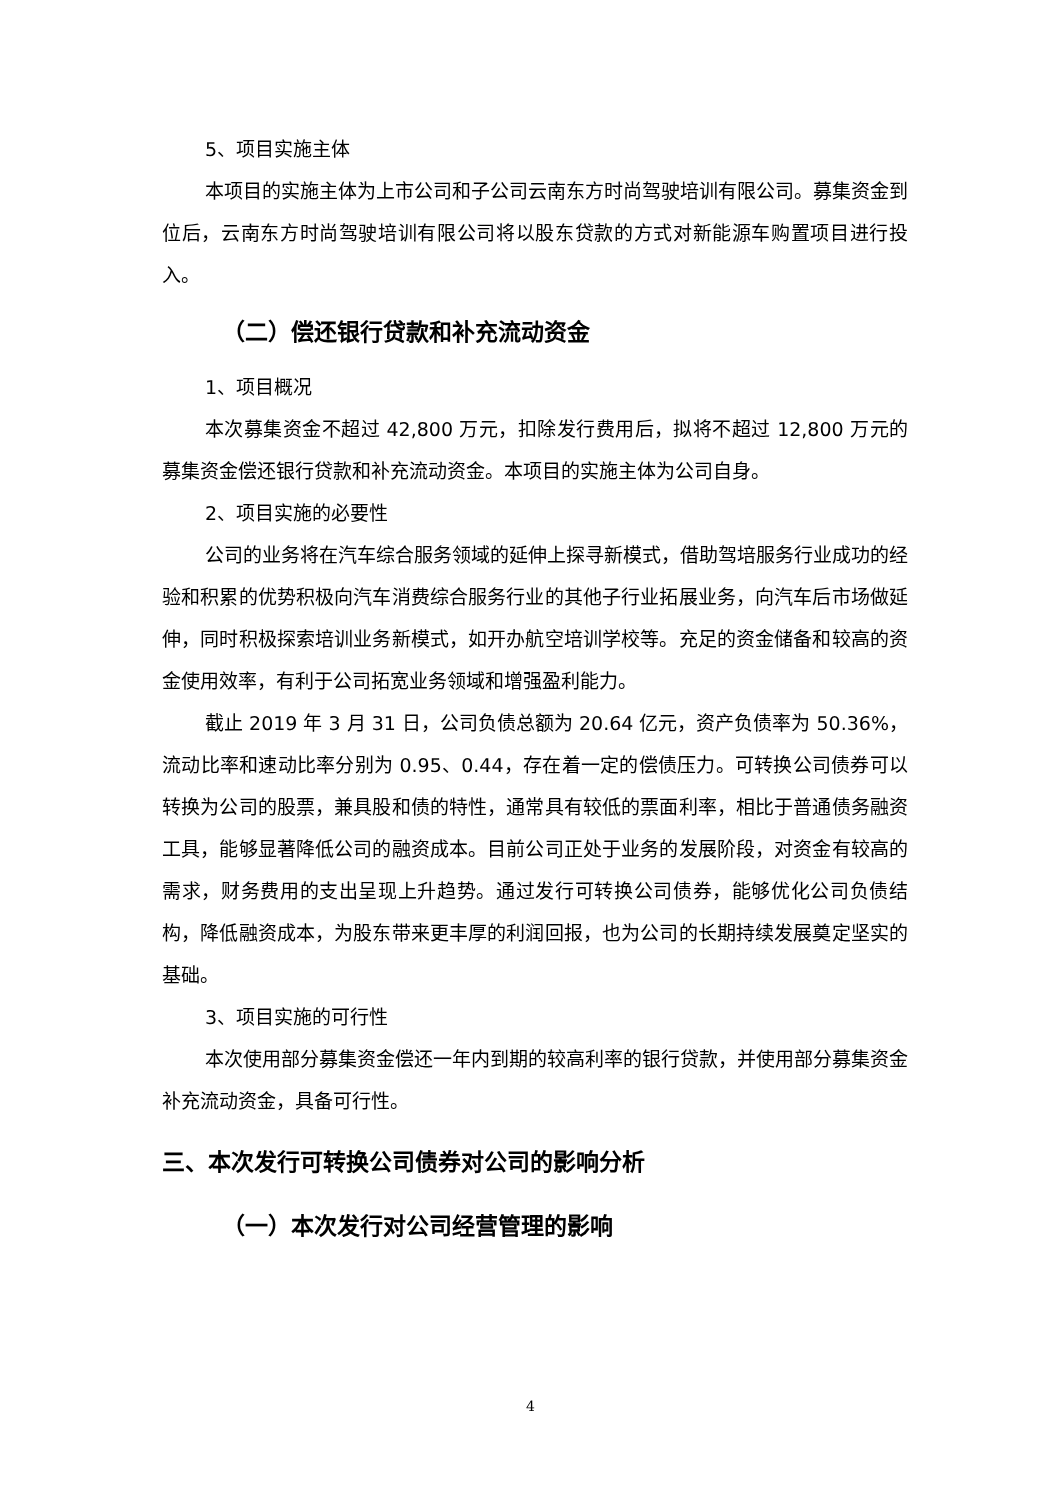5、项目实施主体
本项目的实施主体为上市公司和子公司云南东方时尚驾驶培训有限公司。募集资金到位后，云南东方时尚驾驶培训有限公司将以股东贷款的方式对新能源车购置项目进行投入。
（二）偿还银行贷款和补充流动资金
1、项目概况
本次募集资金不超过 42,800 万元，扣除发行费用后，拟将不超过 12,800 万元的募集资金偿还银行贷款和补充流动资金。本项目的实施主体为公司自身。
2、项目实施的必要性
公司的业务将在汽车综合服务领域的延伸上探寻新模式，借助驾培服务行业成功的经验和积累的优势积极向汽车消费综合服务行业的其他子行业拓展业务，向汽车后市场做延伸，同时积极探索培训业务新模式，如开办航空培训学校等。充足的资金储备和较高的资金使用效率，有利于公司拓宽业务领域和增强盈利能力。
截止 2019 年 3 月 31 日，公司负债总额为 20.64 亿元，资产负债率为 50.36%，流动比率和速动比率分别为 0.95、0.44，存在着一定的偿债压力。可转换公司债券可以转换为公司的股票，兼具股和债的特性，通常具有较低的票面利率，相比于普通债务融资工具，能够显著降低公司的融资成本。目前公司正处于业务的发展阶段，对资金有较高的需求，财务费用的支出呈现上升趋势。通过发行可转换公司债券，能够优化公司负债结构，降低融资成本，为股东带来更丰厚的利润回报，也为公司的长期持续发展奠定坚实的基础。
3、项目实施的可行性
本次使用部分募集资金偿还一年内到期的较高利率的银行贷款，并使用部分募集资金补充流动资金，具备可行性。
三、本次发行可转换公司债券对公司的影响分析
（一）本次发行对公司经营管理的影响
4